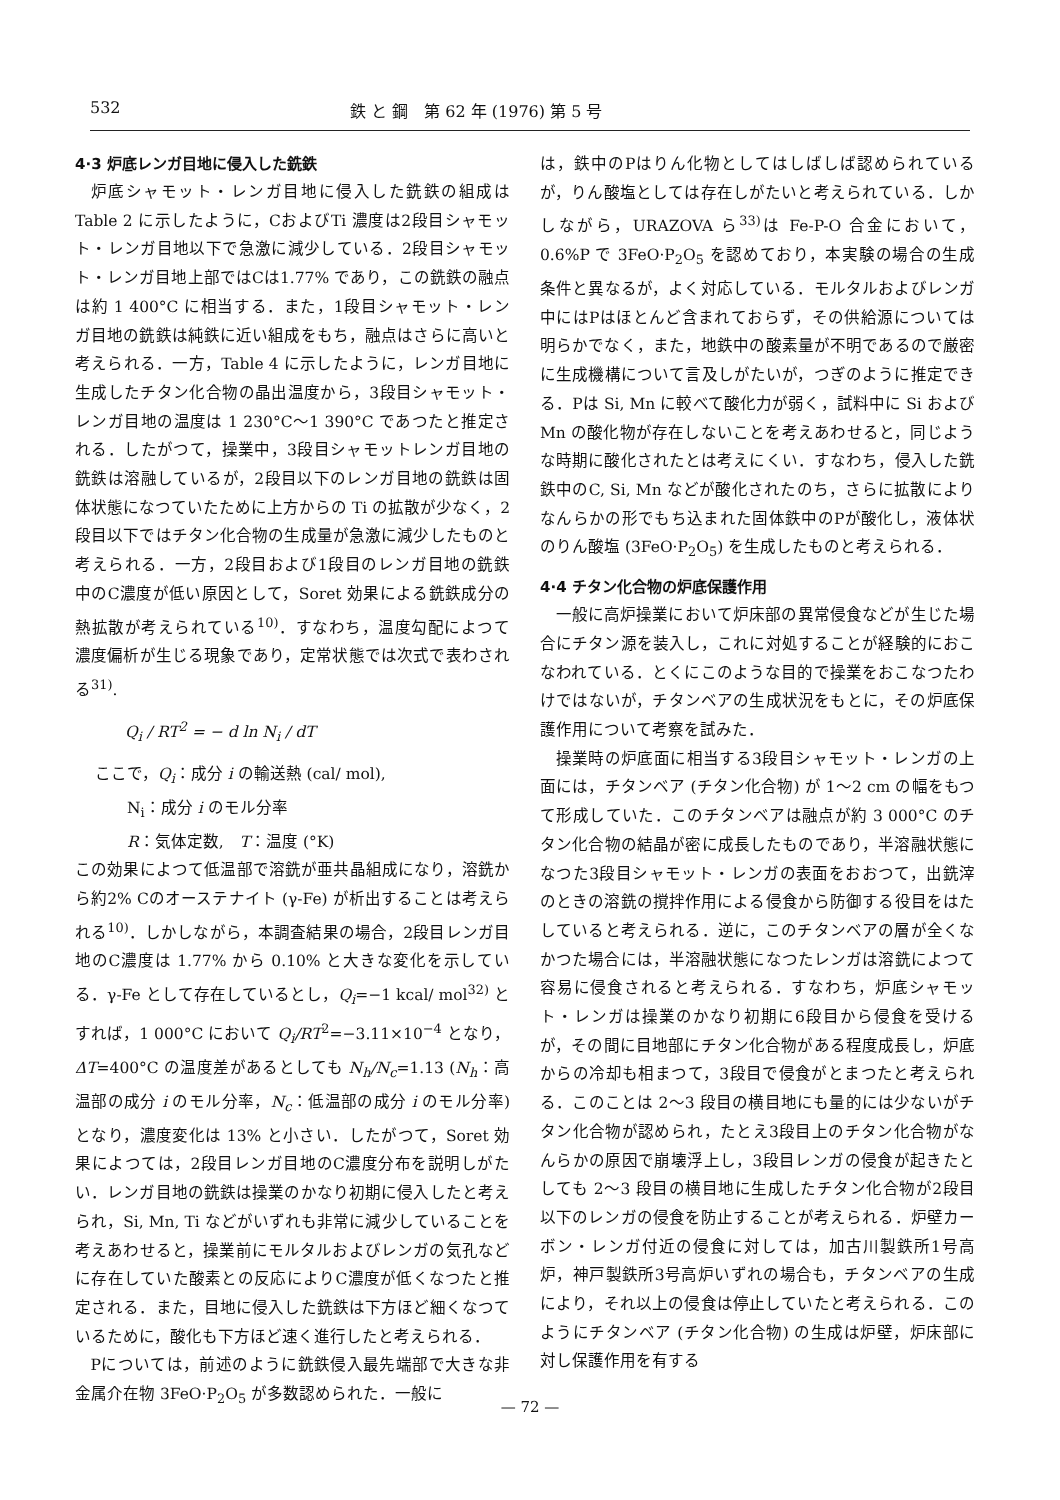532 鉄 と 鋼　第 62 年 (1976) 第 5 号
4·3 炉底レンガ目地に侵入した銑鉄
炉底シャモット・レンガ目地に侵入した銑鉄の組成は Table 2 に示したように，CおよびTi 濃度は2段目シャモット・レンガ目地以下で急激に減少している．2段目シャモット・レンガ目地上部ではCは1.77% であり，この銑鉄の融点は約 1 400°C に相当する．また，1段目シャモット・レンガ目地の銑鉄は純鉄に近い組成をもち，融点はさらに高いと考えられる．一方，Table 4 に示したように，レンガ目地に生成したチタン化合物の晶出温度から，3段目シャモット・レンガ目地の温度は 1 230°C～1 390°C であつたと推定される．したがつて，操業中，3段目シャモットレンガ目地の銑鉄は溶融しているが，2段目以下のレンガ目地の銑鉄は固体状態になつていたために上方からの Ti の拡散が少なく，2段目以下ではチタン化合物の生成量が急激に減少したものと考えられる．一方，2段目および1段目のレンガ目地の銑鉄中のC濃度が低い原因として，Soret 効果による銑鉄成分の熱拡散が考えられている<sup>10)</sup>．すなわち，温度勾配によつて濃度偏析が生じる現象であり，定常状態では次式で表わされる<sup>31)</sup>.
Q<sub>i</sub> / RT<sup>2</sup> = − d ln N<sub>i</sub> / dT
ここで，Q<sub>i</sub>：成分 i の輸送熱 (cal/ mol),
　　N<sub>i</sub>：成分 i のモル分率
　　R：気体定数,　T：温度 (°K)
この効果によつて低温部で溶銑が亜共晶組成になり，溶銑から約2% Cのオーステナイト (γ-Fe) が析出することは考えられる<sup>10)</sup>．しかしながら，本調査結果の場合，2段目レンガ目地のC濃度は 1.77% から 0.10% と大きな変化を示している．γ-Fe として存在しているとし，Q<sub>i</sub>=−1 kcal/ mol<sup>32)</sup> とすれば，1 000°C において Q<sub>i</sub>/RT<sup>2</sup>=−3.11×10<sup>−4</sup> となり，ΔT=400°C の温度差があるとしても N<sub>h</sub>/N<sub>c</sub>=1.13 (N<sub>h</sub>：高温部の成分 i のモル分率，N<sub>c</sub>：低温部の成分 i のモル分率) となり，濃度変化は 13% と小さい．したがつて，Soret 効果によつては，2段目レンガ目地のC濃度分布を説明しがたい．レンガ目地の銑鉄は操業のかなり初期に侵入したと考えられ，Si, Mn, Ti などがいずれも非常に減少していることを考えあわせると，操業前にモルタルおよびレンガの気孔などに存在していた酸素との反応によりC濃度が低くなつたと推定される．また，目地に侵入した銑鉄は下方ほど細くなつているために，酸化も下方ほど速く進行したと考えられる．
Pについては，前述のように銑鉄侵入最先端部で大きな非金属介在物 3FeO·P<sub>2</sub>O<sub>5</sub> が多数認められた．一般に
は，鉄中のPはりん化物としてはしばしば認められているが，りん酸塩としては存在しがたいと考えられている．しかしながら，URAZOVA ら<sup>33)</sup>は Fe-P-O 合金において，0.6%P で 3FeO·P<sub>2</sub>O<sub>5</sub> を認めており，本実験の場合の生成条件と異なるが，よく対応している．モルタルおよびレンガ中にはPはほとんど含まれておらず，その供給源については明らかでなく，また，地鉄中の酸素量が不明であるので厳密に生成機構について言及しがたいが，つぎのように推定できる．Pは Si, Mn に較べて酸化力が弱く，試料中に Si および Mn の酸化物が存在しないことを考えあわせると，同じような時期に酸化されたとは考えにくい．すなわち，侵入した銑鉄中のC, Si, Mn などが酸化されたのち，さらに拡散によりなんらかの形でもち込まれた固体鉄中のPが酸化し，液体状のりん酸塩 (3FeO·P<sub>2</sub>O<sub>5</sub>) を生成したものと考えられる．
4·4 チタン化合物の炉底保護作用
一般に高炉操業において炉床部の異常侵食などが生じた場合にチタン源を装入し，これに対処することが経験的におこなわれている．とくにこのような目的で操業をおこなつたわけではないが，チタンベアの生成状況をもとに，その炉底保護作用について考察を試みた．
操業時の炉底面に相当する3段目シャモット・レンガの上面には，チタンベア (チタン化合物) が 1～2 cm の幅をもつて形成していた．このチタンベアは融点が約 3 000°C のチタン化合物の結晶が密に成長したものであり，半溶融状態になつた3段目シャモット・レンガの表面をおおつて，出銑滓のときの溶銑の撹拌作用による侵食から防御する役目をはたしていると考えられる．逆に，このチタンベアの層が全くなかつた場合には，半溶融状態になつたレンガは溶銑によつて容易に侵食されると考えられる．すなわち，炉底シャモット・レンガは操業のかなり初期に6段目から侵食を受けるが，その間に目地部にチタン化合物がある程度成長し，炉底からの冷却も相まつて，3段目で侵食がとまつたと考えられる．このことは 2～3 段目の横目地にも量的には少ないがチタン化合物が認められ，たとえ3段目上のチタン化合物がなんらかの原因で崩壊浮上し，3段目レンガの侵食が起きたとしても 2～3 段目の横目地に生成したチタン化合物が2段目以下のレンガの侵食を防止することが考えられる．炉壁カーボン・レンガ付近の侵食に対しては，加古川製鉄所1号高炉，神戸製鉄所3号高炉いずれの場合も，チタンベアの生成により，それ以上の侵食は停止していたと考えられる．このようにチタンベア (チタン化合物) の生成は炉壁，炉床部に対し保護作用を有する
— 72 —